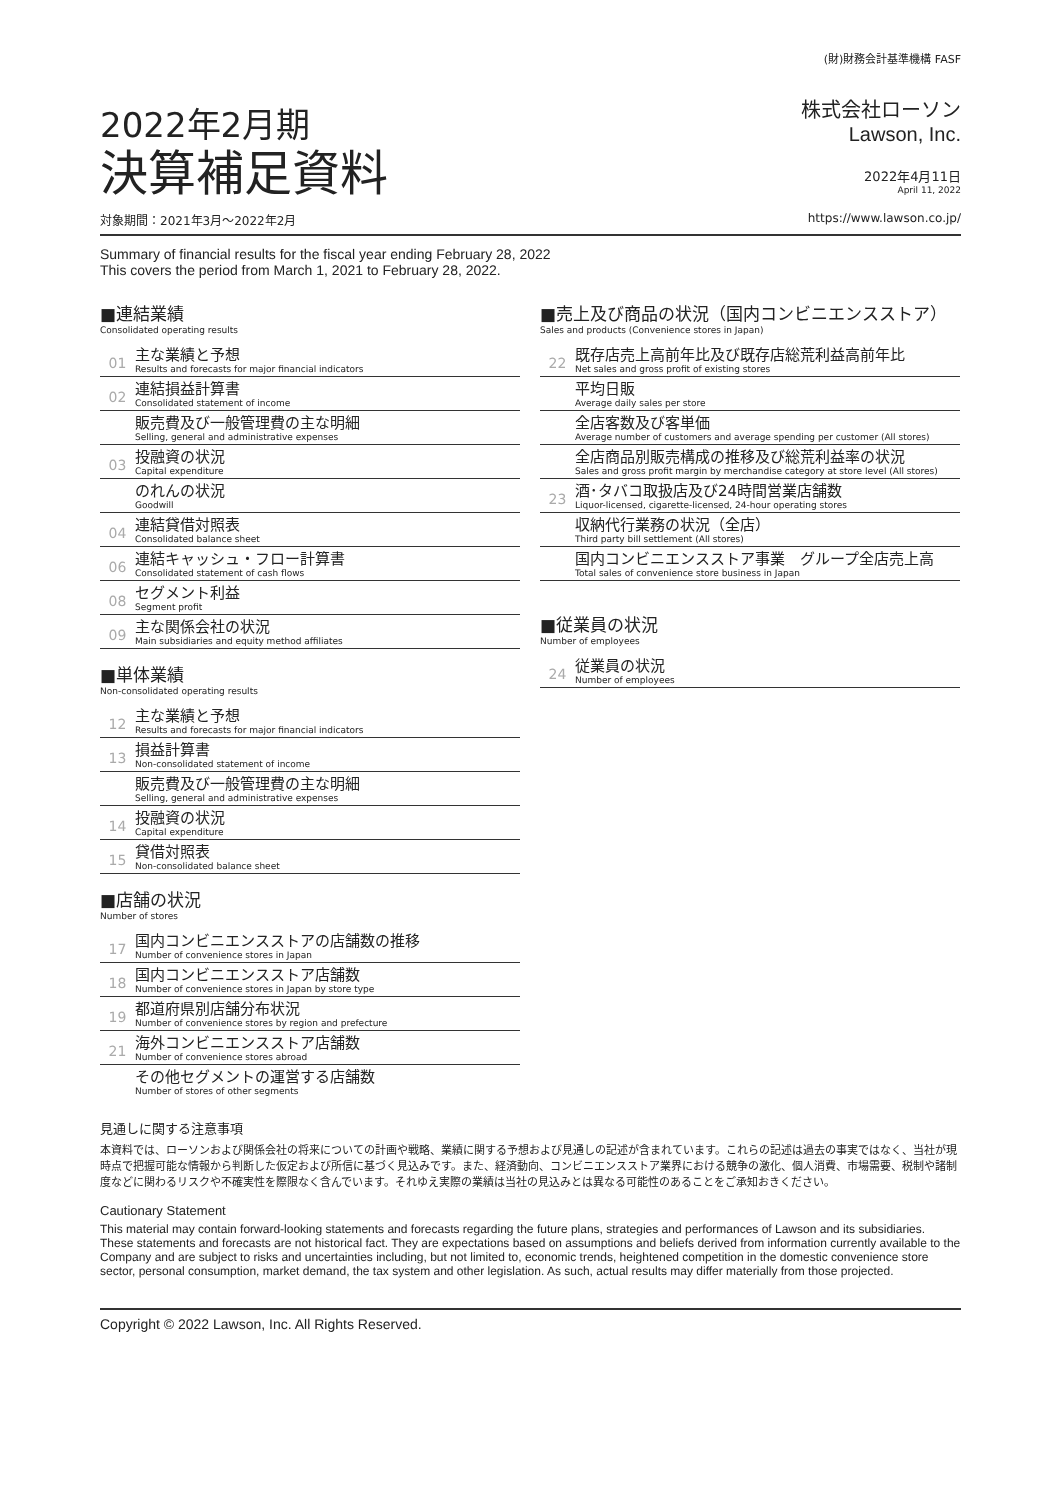2022年2月期
決算補足資料
(財)財務会計基準機構 FASF
株式会社ローソン
Lawson, Inc.
2022年4月11日
April 11, 2022
対象期間：2021年3月～2022年2月 https://www.lawson.co.jp/
Summary of financial results for the fiscal year ending February 28, 2022
This covers the period from March 1, 2021 to February 28, 2022.
■連結業績
Consolidated operating results
01
主な業績と予想
Results and forecasts for major financial indicators
02
連結損益計算書
Consolidated statement of income
販売費及び一般管理費の主な明細
Selling, general and administrative expenses
03
投融資の状況
Capital expenditure
のれんの状況
Goodwill
04
連結貸借対照表
Consolidated balance sheet
06
連結キャッシュ・フロー計算書
Consolidated statement of cash flows
08
セグメント利益
Segment profit
09
主な関係会社の状況
Main subsidiaries and equity method affiliates
■単体業績
Non-consolidated operating results
12
主な業績と予想
Results and forecasts for major financial indicators
13
損益計算書
Non-consolidated statement of income
販売費及び一般管理費の主な明細
Selling, general and administrative expenses
14
投融資の状況
Capital expenditure
15
貸借対照表
Non-consolidated balance sheet
■店舗の状況
Number of stores
17
国内コンビニエンスストアの店舗数の推移
Number of convenience stores in Japan
18
国内コンビニエンスストア店舗数
Number of convenience stores in Japan by store type
19
都道府県別店舗分布状況
Number of convenience stores by region and prefecture
21
海外コンビニエンスストア店舗数
Number of convenience stores abroad
その他セグメントの運営する店舗数
Number of stores of other segments
■売上及び商品の状況（国内コンビニエンスストア）
Sales and products (Convenience stores in Japan)
22
既存店売上高前年比及び既存店総荒利益高前年比
Net sales and gross profit of existing stores
平均日販
Average daily sales per store
全店客数及び客単価
Average number of customers and average spending per customer (All stores)
全店商品別販売構成の推移及び総荒利益率の状況
Sales and gross profit margin by merchandise category at store level (All stores)
23
酒･タバコ取扱店及び24時間営業店舗数
Liquor-licensed, cigarette-licensed, 24-hour operating stores
収納代行業務の状況（全店）
Third party bill settlement (All stores)
国内コンビニエンスストア事業　グループ全店売上高
Total sales of convenience store business in Japan
■従業員の状況
Number of employees
24
従業員の状況
Number of employees
見通しに関する注意事項
本資料では、ローソンおよび関係会社の将来についての計画や戦略、業績に関する予想および見通しの記述が含まれています。これらの記述は過去の事実ではなく、当社が現時点で把握可能な情報から判断した仮定および所信に基づく見込みです。また、経済動向、コンビニエンスストア業界における競争の激化、個人消費、市場需要、税制や諸制度などに関わるリスクや不確実性を際限なく含んでいます。それゆえ実際の業績は当社の見込みとは異なる可能性のあることをご承知おきください。
Cautionary Statement
This material may contain forward-looking statements and forecasts regarding the future plans, strategies and performances of Lawson and its subsidiaries. These statements and forecasts are not historical fact. They are expectations based on assumptions and beliefs derived from information currently available to the Company and are subject to risks and uncertainties including, but not limited to, economic trends, heightened competition in the domestic convenience store sector, personal consumption, market demand, the tax system and other legislation. As such, actual results may differ materially from those projected.
Copyright © 2022 Lawson, Inc. All Rights Reserved.